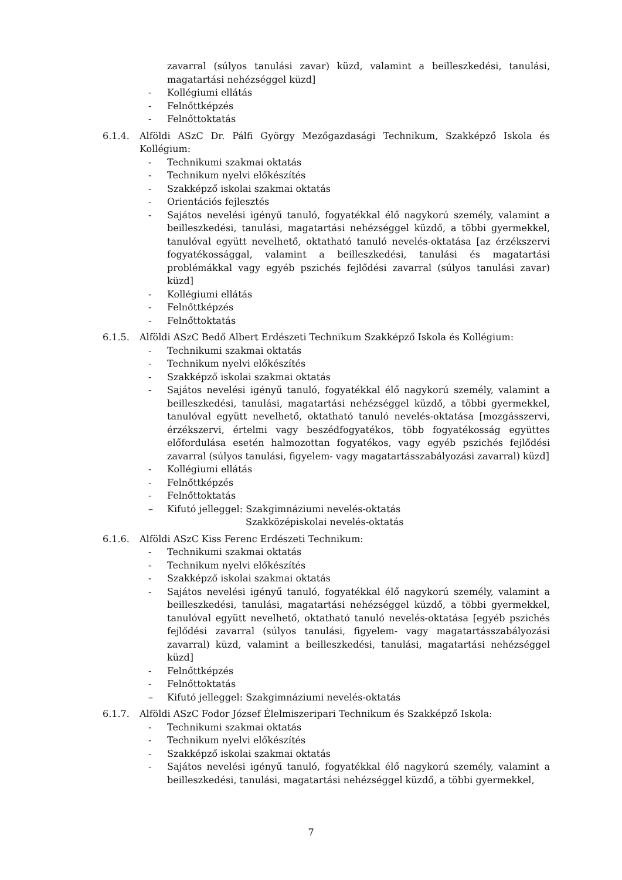zavarral (súlyos tanulási zavar) küzd, valamint a beilleszkedési, tanulási, magatartási nehézséggel küzd]
- Kollégiumi ellátás
- Felnőttképzés
- Felnőttoktatás
6.1.4. Alföldi ASzC Dr. Pálfi György Mezőgazdasági Technikum, Szakképző Iskola és Kollégium:
- Technikumi szakmai oktatás
- Technikum nyelvi előkészítés
- Szakképző iskolai szakmai oktatás
- Orientációs fejlesztés
- Sajátos nevelési igényű tanuló, fogyatékkal élő nagykorú személy, valamint a beilleszkedési, tanulási, magatartási nehézséggel küzdő, a többi gyermekkel, tanulóval együtt nevelhető, oktatható tanuló nevelés-oktatása [az érzékszervi fogyatékossággal, valamint a beilleszkedési, tanulási és magatartási problémákkal vagy egyéb pszichés fejlődési zavarral (súlyos tanulási zavar) küzd]
- Kollégiumi ellátás
- Felnőttképzés
- Felnőttoktatás
6.1.5. Alföldi ASzC Bedő Albert Erdészeti Technikum Szakképző Iskola és Kollégium:
- Technikumi szakmai oktatás
- Technikum nyelvi előkészítés
- Szakképző iskolai szakmai oktatás
- Sajátos nevelési igényű tanuló, fogyatékkal élő nagykorú személy, valamint a beilleszkedési, tanulási, magatartási nehézséggel küzdő, a többi gyermekkel, tanulóval együtt nevelhető, oktatható tanuló nevelés-oktatása [mozgásszervi, érzékszervi, értelmi vagy beszédfogyatékos, több fogyatékosság együttes előfordulása esetén halmozottan fogyatékos, vagy egyéb pszichés fejlődési zavarral (súlyos tanulási, figyelem- vagy magatartásszabályozási zavarral) küzd]
- Kollégiumi ellátás
- Felnőttképzés
- Felnőttoktatás
– Kifutó jelleggel: Szakgimnáziumi nevelés-oktatás
Szakközépiskolai nevelés-oktatás
6.1.6. Alföldi ASzC Kiss Ferenc Erdészeti Technikum:
- Technikumi szakmai oktatás
- Technikum nyelvi előkészítés
- Szakképző iskolai szakmai oktatás
- Sajátos nevelési igényű tanuló, fogyatékkal élő nagykorú személy, valamint a beilleszkedési, tanulási, magatartási nehézséggel küzdő, a többi gyermekkel, tanulóval együtt nevelhető, oktatható tanuló nevelés-oktatása [egyéb pszichés fejlődési zavarral (súlyos tanulási, figyelem- vagy magatartásszabályozási zavarral) küzd, valamint a beilleszkedési, tanulási, magatartási nehézséggel küzd]
- Felnőttképzés
- Felnőttoktatás
– Kifutó jelleggel: Szakgimnáziumi nevelés-oktatás
6.1.7. Alföldi ASzC Fodor József Élelmiszeripari Technikum és Szakképző Iskola:
- Technikumi szakmai oktatás
- Technikum nyelvi előkészítés
- Szakképző iskolai szakmai oktatás
- Sajátos nevelési igényű tanuló, fogyatékkal élő nagykorú személy, valamint a beilleszkedési, tanulási, magatartási nehézséggel küzdő, a többi gyermekkel,
7